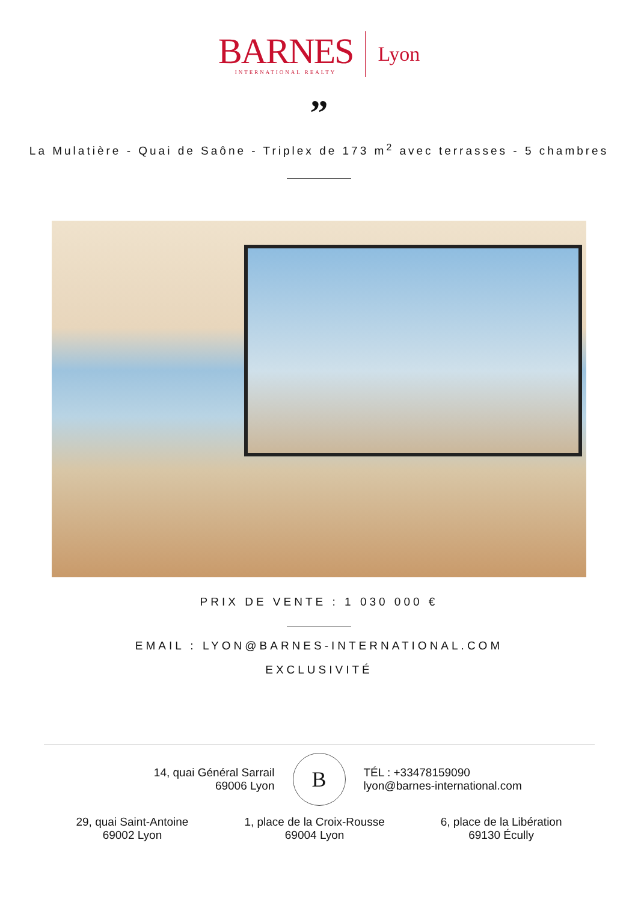BARNES
INTERNATIONAL REALTY
Lyon
”
La Mulatière - Quai de Saône - Triplex de 173 m<sup>2</sup> avec terrasses - 5 chambres
PRIX DE VENTE : 1 030 000 €
EMAIL : LYON@BARNES-INTERNATIONAL.COM
EXCLUSIVITÉ
14, quai Général Sarrail
69006 Lyon
B
TÉL : +33478159090
lyon@barnes-international.com
29, quai Saint-Antoine
69002 Lyon
1, place de la Croix-Rousse
69004 Lyon
6, place de la Libération
69130 Écully